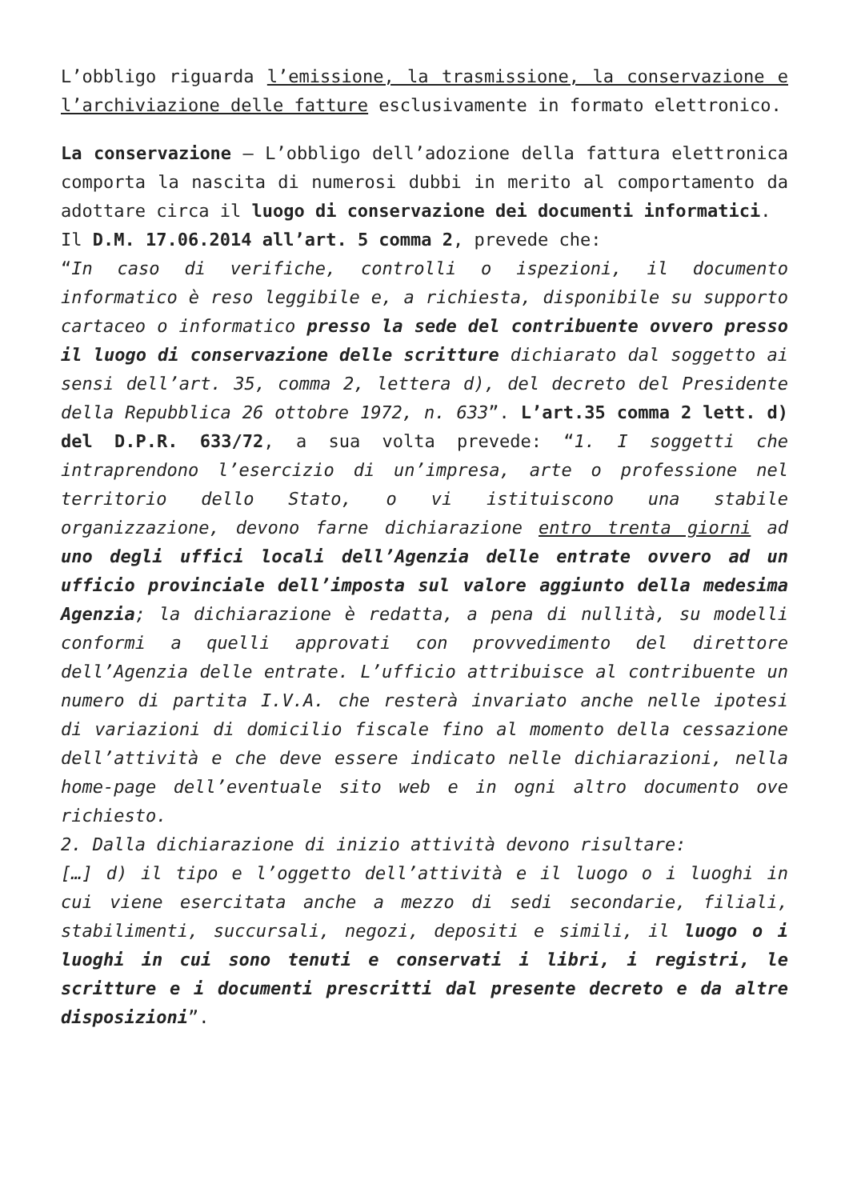L’obbligo riguarda l’emissione, la trasmissione, la conservazione e l’archiviazione delle fatture esclusivamente in formato elettronico.
La conservazione – L’obbligo dell’adozione della fattura elettronica comporta la nascita di numerosi dubbi in merito al comportamento da adottare circa il luogo di conservazione dei documenti informatici.
Il D.M. 17.06.2014 all’art. 5 comma 2, prevede che:
“In caso di verifiche, controlli o ispezioni, il documento informatico è reso leggibile e, a richiesta, disponibile su supporto cartaceo o informatico presso la sede del contribuente ovvero presso il luogo di conservazione delle scritture dichiarato dal soggetto ai sensi dell’art. 35, comma 2, lettera d), del decreto del Presidente della Repubblica 26 ottobre 1972, n. 633”. L’art.35 comma 2 lett. d) del D.P.R. 633/72, a sua volta prevede: “1. I soggetti che intraprendono l’esercizio di un’impresa, arte o professione nel territorio dello Stato, o vi istituiscono una stabile organizzazione, devono farne dichiarazione entro trenta giorni ad uno degli uffici locali dell’Agenzia delle entrate ovvero ad un ufficio provinciale dell’imposta sul valore aggiunto della medesima Agenzia; la dichiarazione è redatta, a pena di nullità, su modelli conformi a quelli approvati con provvedimento del direttore dell’Agenzia delle entrate. L’ufficio attribuisce al contribuente un numero di partita I.V.A. che resterà invariato anche nelle ipotesi di variazioni di domicilio fiscale fino al momento della cessazione dell’attività e che deve essere indicato nelle dichiarazioni, nella home-page dell’eventuale sito web e in ogni altro documento ove richiesto.
2. Dalla dichiarazione di inizio attività devono risultare:
[…] d) il tipo e l’oggetto dell’attività e il luogo o i luoghi in cui viene esercitata anche a mezzo di sedi secondarie, filiali, stabilimenti, succursali, negozi, depositi e simili, il luogo o i luoghi in cui sono tenuti e conservati i libri, i registri, le scritture e i documenti prescritti dal presente decreto e da altre disposizioni”.